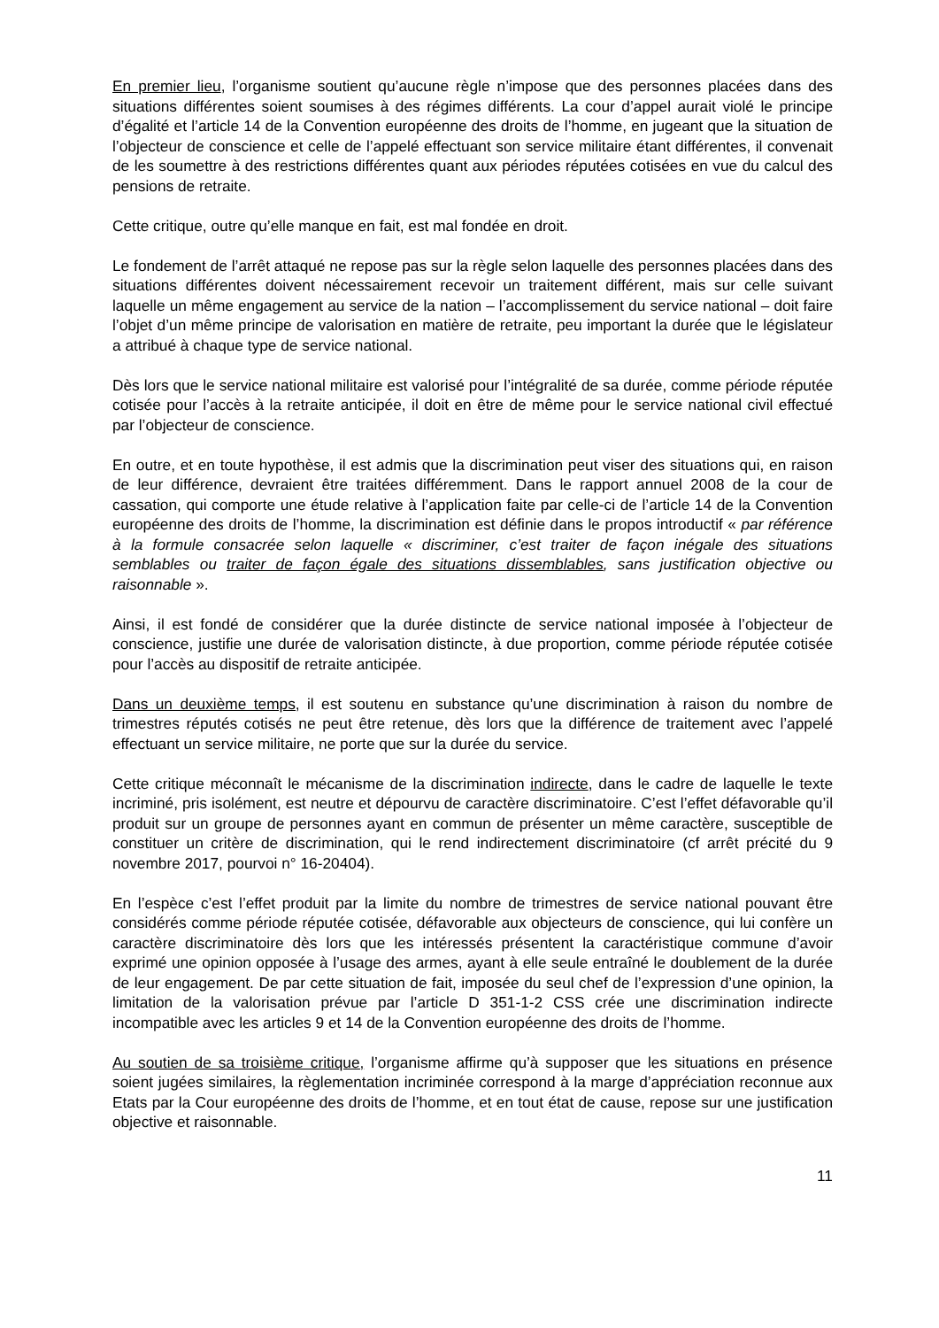En premier lieu, l’organisme soutient qu’aucune règle n’impose que des personnes placées dans des situations différentes soient soumises à des régimes différents. La cour d’appel aurait violé le principe d’égalité et l’article 14 de la Convention européenne des droits de l’homme, en jugeant que la situation de l’objecteur de conscience et celle de l’appelé effectuant son service militaire étant différentes, il convenait de les soumettre à des restrictions différentes quant aux périodes réputées cotisées en vue du calcul des pensions de retraite.
Cette critique, outre qu’elle manque en fait, est mal fondée en droit.
Le fondement de l’arrêt attaqué ne repose pas sur la règle selon laquelle des personnes placées dans des situations différentes doivent nécessairement recevoir un traitement différent, mais sur celle suivant laquelle un même engagement au service de la nation – l’accomplissement du service national – doit faire l’objet d’un même principe de valorisation en matière de retraite, peu important la durée que le législateur a attribué à chaque type de service national.
Dès lors que le service national militaire est valorisé pour l’intégralité de sa durée, comme période réputée cotisée pour l’accès à la retraite anticipée, il doit en être de même pour le service national civil effectué par l’objecteur de conscience.
En outre, et en toute hypothèse, il est admis que la discrimination peut viser des situations qui, en raison de leur différence, devraient être traitées différemment. Dans le rapport annuel 2008 de la cour de cassation, qui comporte une étude relative à l’application faite par celle-ci de l’article 14 de la Convention européenne des droits de l’homme, la discrimination est définie dans le propos introductif « par référence à la formule consacrée selon laquelle « discriminer, c’est traiter de façon inégale des situations semblables ou traiter de façon égale des situations dissemblables, sans justification objective ou raisonnable ».
Ainsi, il est fondé de considérer que la durée distincte de service national imposée à l’objecteur de conscience, justifie une durée de valorisation distincte, à due proportion, comme période réputée cotisée pour l’accès au dispositif de retraite anticipée.
Dans un deuxième temps, il est soutenu en substance qu’une discrimination à raison du nombre de trimestres réputés cotisés ne peut être retenue, dès lors que la différence de traitement avec l’appelé effectuant un service militaire, ne porte que sur la durée du service.
Cette critique méconnaît le mécanisme de la discrimination indirecte, dans le cadre de laquelle le texte incriminé, pris isolément, est neutre et dépourvu de caractère discriminatoire. C’est l’effet défavorable qu’il produit sur un groupe de personnes ayant en commun de présenter un même caractère, susceptible de constituer un critère de discrimination, qui le rend indirectement discriminatoire (cf arrêt précité du 9 novembre 2017, pourvoi n° 16-20404).
En l’espèce c’est l’effet produit par la limite du nombre de trimestres de service national pouvant être considérés comme période réputée cotisée, défavorable aux objecteurs de conscience, qui lui confère un caractère discriminatoire dès lors que les intéressés présentent la caractéristique commune d’avoir exprimé une opinion opposée à l’usage des armes, ayant à elle seule entraîné le doublement de la durée de leur engagement. De par cette situation de fait, imposée du seul chef de l’expression d’une opinion, la limitation de la valorisation prévue par l’article D 351-1-2 CSS crée une discrimination indirecte incompatible avec les articles 9 et 14 de la Convention européenne des droits de l’homme.
Au soutien de sa troisième critique, l’organisme affirme qu’à supposer que les situations en présence soient jugées similaires, la règlementation incriminée correspond à la marge d’appréciation reconnue aux Etats par la Cour européenne des droits de l’homme, et en tout état de cause, repose sur une justification objective et raisonnable.
11